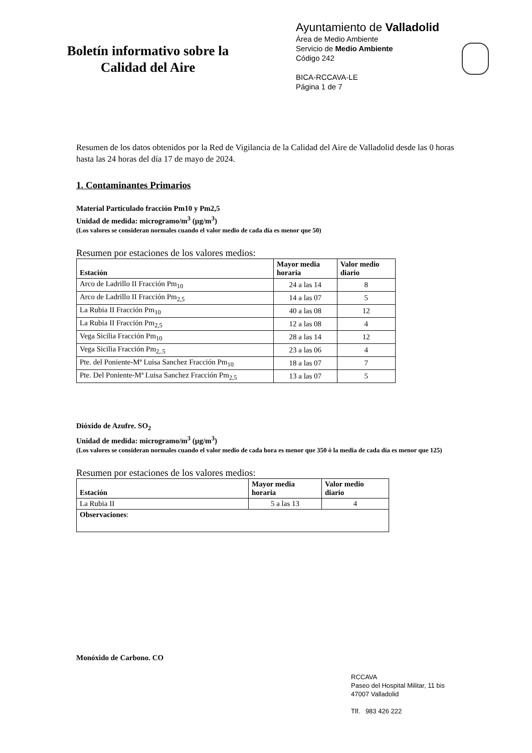Boletín informativo sobre la
Calidad del Aire
Ayuntamiento de Valladolid
Área de Medio Ambiente
Servicio de Medio Ambiente
Código 242
BICA-RCCAVA-LE
Página 1 de 7
Resumen de los datos obtenidos por la Red de Vigilancia de la Calidad del Aire de Valladolid desde las 0 horas hasta las 24 horas del día 17 de mayo de 2024.
1. Contaminantes Primarios
Material Particulado fracción Pm10 y Pm2,5
Unidad de medida: microgramo/m<sup>3</sup> (µg/m<sup>3</sup>)
(Los valores se consideran normales cuando el valor medio de cada día es menor que 50)
Resumen por estaciones de los valores medios:
| Estación | Mayor media horaria | Valor medio diario |
| --- | --- | --- |
| Arco de Ladrillo II Fracción Pm<sub>10</sub> | 24 a las 14 | 8 |
| Arco de Ladrillo II Fracción Pm<sub>2,5</sub> | 14 a las 07 | 5 |
| La Rubia II Fracción Pm<sub>10</sub> | 40 a las 08 | 12 |
| La Rubia II Fracción Pm<sub>2,5</sub> | 12 a las 08 | 4 |
| Vega Sicilia Fracción Pm<sub>10</sub> | 28 a las 14 | 12 |
| Vega Sicilia Fracción Pm<sub>2,.5</sub> | 23 a las 06 | 4 |
| Pte. del Poniente-Mª Luisa Sanchez Fracción Pm<sub>10</sub> | 18 a las 07 | 7 |
| Pte. Del Poniente-Mª Luisa Sanchez Fracción Pm<sub>2,5</sub> | 13 a las 07 | 5 |
Dióxido de Azufre. SO<sub>2</sub>
Unidad de medida: microgramo/m<sup>3</sup> (µg/m<sup>3</sup>)
(Los valores se consideran normales cuando el valor medio de cada hora es menor que 350 ó la media de cada día es menor que 125)
Resumen por estaciones de los valores medios:
| Estación | Mayor media horaria | Valor medio diario |
| --- | --- | --- |
| La Rubia II | 5 a las 13 | 4 |
| Observaciones : | | |
Monóxido de Carbono. CO
RCCAVA
Paseo del Hospital Militar, 11 bis
47007 Valladolid
Tlf. 983 426 222